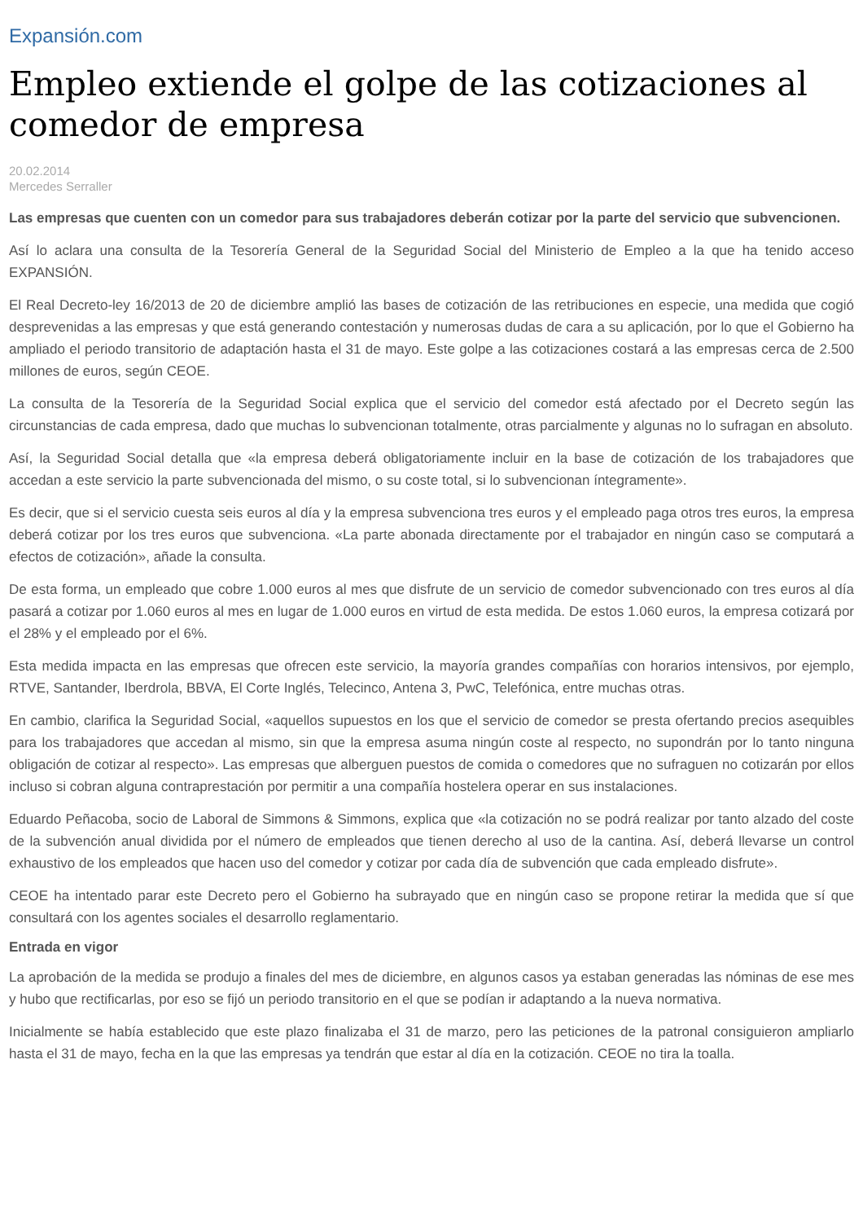Expansión.com
Empleo extiende el golpe de las cotizaciones al comedor de empresa
20.02.2014
Mercedes Serraller
Las empresas que cuenten con un comedor para sus trabajadores deberán cotizar por la parte del servicio que subvencionen.
Así lo aclara una consulta de la Tesorería General de la Seguridad Social del Ministerio de Empleo a la que ha tenido acceso EXPANSIÓN.
El Real Decreto-ley 16/2013 de 20 de diciembre amplió las bases de cotización de las retribuciones en especie, una medida que cogió desprevenidas a las empresas y que está generando contestación y numerosas dudas de cara a su aplicación, por lo que el Gobierno ha ampliado el periodo transitorio de adaptación hasta el 31 de mayo. Este golpe a las cotizaciones costará a las empresas cerca de 2.500 millones de euros, según CEOE.
La consulta de la Tesorería de la Seguridad Social explica que el servicio del comedor está afectado por el Decreto según las circunstancias de cada empresa, dado que muchas lo subvencionan totalmente, otras parcialmente y algunas no lo sufragan en absoluto.
Así, la Seguridad Social detalla que «la empresa deberá obligatoriamente incluir en la base de cotización de los trabajadores que accedan a este servicio la parte subvencionada del mismo, o su coste total, si lo subvencionan íntegramente».
Es decir, que si el servicio cuesta seis euros al día y la empresa subvenciona tres euros y el empleado paga otros tres euros, la empresa deberá cotizar por los tres euros que subvenciona. «La parte abonada directamente por el trabajador en ningún caso se computará a efectos de cotización», añade la consulta.
De esta forma, un empleado que cobre 1.000 euros al mes que disfrute de un servicio de comedor subvencionado con tres euros al día pasará a cotizar por 1.060 euros al mes en lugar de 1.000 euros en virtud de esta medida. De estos 1.060 euros, la empresa cotizará por el 28% y el empleado por el 6%.
Esta medida impacta en las empresas que ofrecen este servicio, la mayoría grandes compañías con horarios intensivos, por ejemplo, RTVE, Santander, Iberdrola, BBVA, El Corte Inglés, Telecinco, Antena 3, PwC, Telefónica, entre muchas otras.
En cambio, clarifica la Seguridad Social, «aquellos supuestos en los que el servicio de comedor se presta ofertando precios asequibles para los trabajadores que accedan al mismo, sin que la empresa asuma ningún coste al respecto, no supondrán por lo tanto ninguna obligación de cotizar al respecto». Las empresas que alberguen puestos de comida o comedores que no sufraguen no cotizarán por ellos incluso si cobran alguna contraprestación por permitir a una compañía hostelera operar en sus instalaciones.
Eduardo Peñacoba, socio de Laboral de Simmons & Simmons, explica que «la cotización no se podrá realizar por tanto alzado del coste de la subvención anual dividida por el número de empleados que tienen derecho al uso de la cantina. Así, deberá llevarse un control exhaustivo de los empleados que hacen uso del comedor y cotizar por cada día de subvención que cada empleado disfrute».
CEOE ha intentado parar este Decreto pero el Gobierno ha subrayado que en ningún caso se propone retirar la medida que sí que consultará con los agentes sociales el desarrollo reglamentario.
Entrada en vigor
La aprobación de la medida se produjo a finales del mes de diciembre, en algunos casos ya estaban generadas las nóminas de ese mes y hubo que rectificarlas, por eso se fijó un periodo transitorio en el que se podían ir adaptando a la nueva normativa.
Inicialmente se había establecido que este plazo finalizaba el 31 de marzo, pero las peticiones de la patronal consiguieron ampliarlo hasta el 31 de mayo, fecha en la que las empresas ya tendrán que estar al día en la cotización. CEOE no tira la toalla.